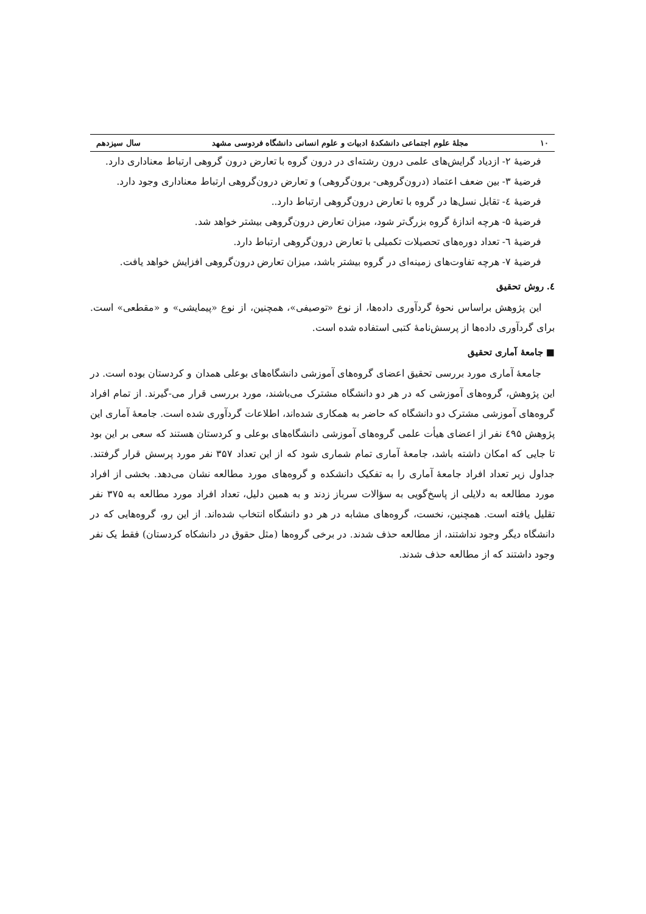١٠ مجلهٔ علوم اجتماعی دانشکدهٔ ادبیات و علوم انسانی دانشگاه فردوسی مشهد سال سیزدهم
فرضیهٔ ۲- ازدیاد گرایش‌های علمی درون رشته‌ای در درون گروه با تعارض درون گروهی ارتباط معناداری دارد.
فرضیهٔ ۳- بین ضعف اعتماد (درون‌گروهی- برون‌گروهی) و تعارض درون‌گروهی ارتباط معناداری وجود دارد.
فرضیهٔ ٤- تقابل نسل‌ها در گروه با تعارض درون‌گروهی ارتباط دارد..
فرضیهٔ ۵- هرچه اندازهٔ گروه بزرگ‌تر شود، میزان تعارض درون‌گروهی بیشتر خواهد شد.
فرضیهٔ ٦- تعداد دوره‌های تحصیلات تکمیلی با تعارض درون‌گروهی ارتباط دارد.
فرضیهٔ ۷- هرچه تفاوت‌های زمینه‌ای در گروه بیشتر باشد، میزان تعارض درون‌گروهی افزایش خواهد یافت.
٤. روش تحقیق
این پژوهش براساس نحوهٔ گردآوری داده‌ها، از نوع «توصیفی»، همچنین، از نوع «پیمایشی» و «مقطعی» است. برای گردآوری داده‌ها از پرسش‌نامهٔ کتبی استفاده شده است.
■ جامعهٔ آماری تحقیق
جامعهٔ آماری مورد بررسی تحقیق اعضای گروه‌های آموزشی دانشگاه‌های بوعلی همدان و کردستان بوده است. در این پژوهش، گروه‌های آموزشی که در هر دو دانشگاه مشترک می‌باشند، مورد بررسی قرار می-گیرند. از تمام افراد گروه‌های آموزشی مشترک دو دانشگاه که حاضر به همکاری شده‌اند، اطلاعات گردآوری شده است. جامعهٔ آماری این پژوهش ٤۹۵ نفر از اعضای هیأت علمی گروه‌های آموزشی دانشگاه‌های بوعلی و کردستان هستند که سعی بر این بود تا جایی که امکان داشته باشد، جامعهٔ آماری تمام شماری شود که از این تعداد ۳۵۷ نفر مورد پرسش قرار گرفتند. جداول زیر تعداد افراد جامعهٔ آماری را به تفکیک دانشکده و گروه‌های مورد مطالعه نشان می‌دهد. بخشی از افراد مورد مطالعه به دلایلی از پاسخ‌گویی به سؤالات سرباز زدند و به همین دلیل، تعداد افراد مورد مطالعه به ۳۷۵ نفر تقلیل یافته است. همچنین، نخست، گروه‌های مشابه در هر دو دانشگاه انتخاب شده‌اند. از این رو، گروه‌هایی که در دانشگاه دیگر وجود نداشتند، از مطالعه حذف شدند. در برخی گروه‌ها (مثل حقوق در دانشکاه کردستان) فقط یک نفر وجود داشتند که از مطالعه حذف شدند.